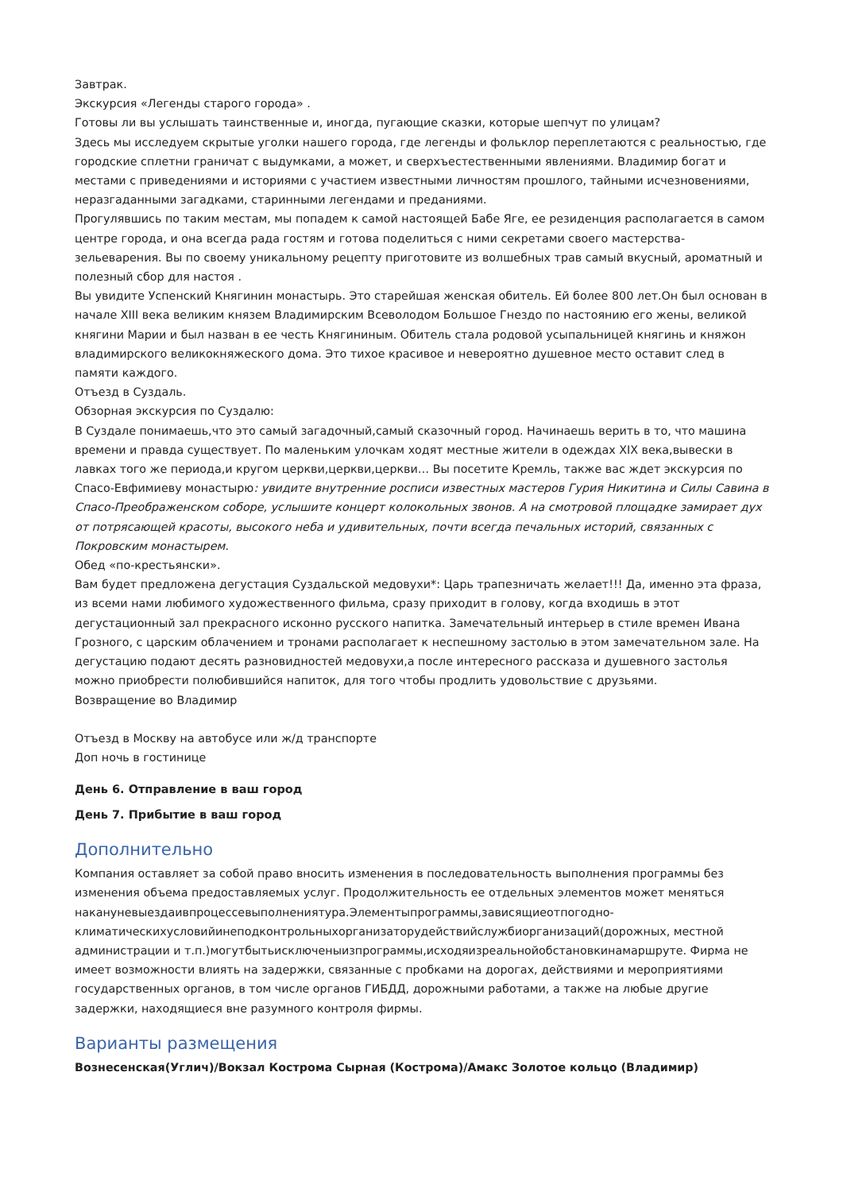Завтрак.
Экскурсия «Легенды старого города» .
Готовы ли вы услышать таинственные и, иногда, пугающие сказки, которые шепчут по улицам?
Здесь мы исследуем скрытые уголки нашего города, где легенды и фольклор переплетаются с реальностью, где городские сплетни граничат с выдумками, а может, и сверхъестественными явлениями. Владимир богат и местами с приведениями и историями с участием известными личностям прошлого, тайными исчезновениями, неразгаданными загадками, старинными легендами и преданиями.
Прогулявшись по таким местам, мы попадем к самой настоящей Бабе Яге, ее резиденция располагается в самом центре города, и она всегда рада гостям и готова поделиться с ними секретами своего мастерства-зельеварения. Вы по своему уникальному рецепту приготовите из волшебных трав самый вкусный, ароматный и полезный сбор для настоя .
Вы увидите Успенский Княгинин монастырь. Это старейшая женская обитель. Ей более 800 лет.Он был основан в начале XIII века великим князем Владимирским Всеволодом Большое Гнездо по настоянию его жены, великой княгини Марии и был назван в ее честь Княгининым. Обитель стала родовой усыпальницей княгинь и княжон владимирского великокняжеского дома. Это тихое красивое и невероятно душевное место оставит след в памяти каждого.
Отъезд в Суздаль.
Обзорная экскурсия по Суздалю:
В Суздале понимаешь,что это самый загадочный,самый сказочный город. Начинаешь верить в то, что машина времени и правда существует. По маленьким улочкам ходят местные жители в одеждах XIX века,вывески в лавках того же периода,и кругом церкви,церкви,церкви… Вы посетите Кремль, также вас ждет экскурсия по Спасо-Евфимиеву монастырю: увидите внутренние росписи известных мастеров Гурия Никитина и Силы Савина в Спасо-Преображенском соборе, услышите концерт колокольных звонов. А на смотровой площадке замирает дух от потрясающей красоты, высокого неба и удивительных, почти всегда печальных историй, связанных с Покровским монастырем.
Обед «по-крестьянски».
Вам будет предложена дегустация Суздальской медовухи*: Царь трапезничать желает!!! Да, именно эта фраза, из всеми нами любимого художественного фильма, сразу приходит в голову, когда входишь в этот дегустационный зал прекрасного исконно русского напитка. Замечательный интерьер в стиле времен Ивана Грозного, с царским облачением и тронами располагает к неспешному застолью в этом замечательном зале. На дегустацию подают десять разновидностей медовухи,а после интересного рассказа и душевного застолья можно приобрести полюбившийся напиток, для того чтобы продлить удовольствие с друзьями.
Возвращение во Владимир
Отъезд в Москву на автобусе или ж/д транспорте
Доп ночь в гостинице
День 6. Отправление в ваш город
День 7. Прибытие в ваш город
Дополнительно
Компания оставляет за собой право вносить изменения в последовательность выполнения программы без изменения объема предоставляемых услуг. Продолжительность ее отдельных элементов может меняться накануневыездаивпроцессевыполнениятура.Элементыпрограммы,зависящиеотпогодно-климатическихусловийинеподконтрольныхорганизаторудействийслужбиорганизаций(дорожных, местной администрации и т.п.)могутбытьисключеныизпрограммы,исходяизреальнойобстановкинамаршруте. Фирма не имеет возможности влиять на задержки, связанные с пробками на дорогах, действиями и мероприятиями государственных органов, в том числе органов ГИБДД, дорожными работами, а также на любые другие задержки, находящиеся вне разумного контроля фирмы.
Варианты размещения
Вознесенская(Углич)/Вокзал Кострома Сырная (Кострома)/Амакс Золотое кольцо (Владимир)